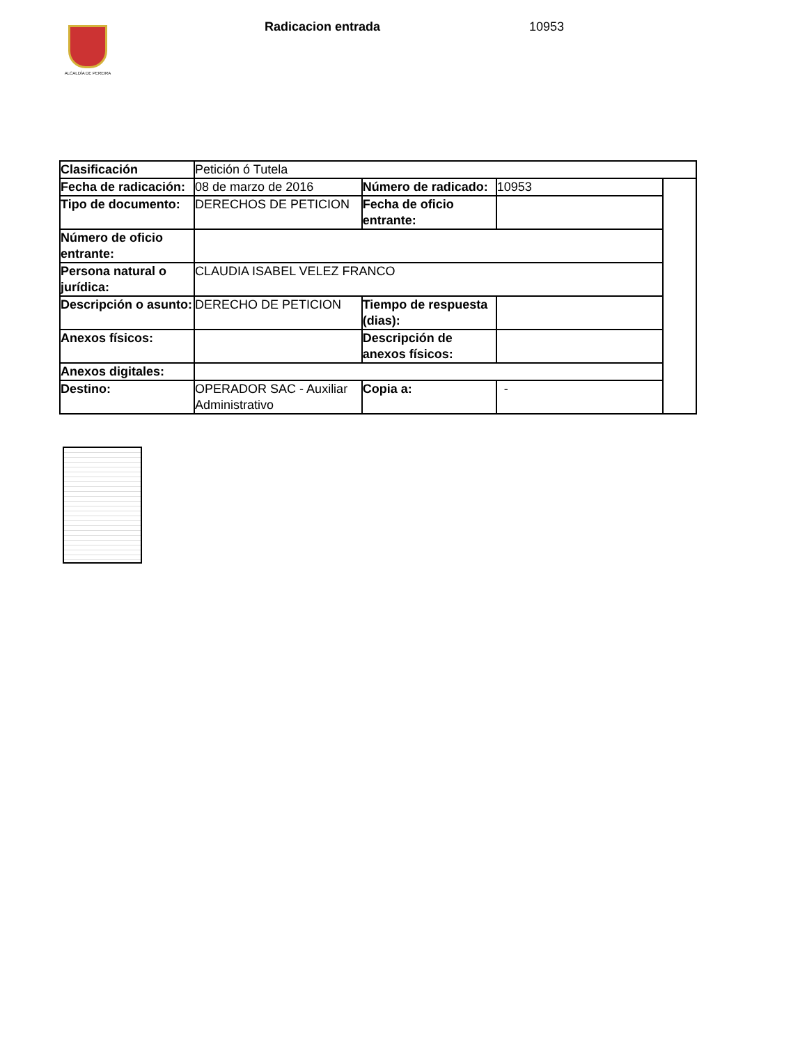ALCALDÍA DE PEREIRA Radicacion entrada 10953
| Clasificación | Petición ó Tutela | | | |
| Fecha de radicación: | 08 de marzo de 2016 | Número de radicado: | 10953 | |
| Tipo de documento: | DERECHOS DE PETICION | Fecha de oficio entrante: | | |
| Número de oficio entrante: | | | | |
| Persona natural o jurídica: | CLAUDIA ISABEL VELEZ FRANCO | | | |
| Descripción o asunto: | DERECHO DE PETICION | Tiempo de respuesta (dias): | | |
| Anexos físicos: | | Descripción de anexos físicos: | | |
| Anexos digitales: | | | | |
| Destino: | OPERADOR SAC - Auxiliar Administrativo | Copia a: | - | |